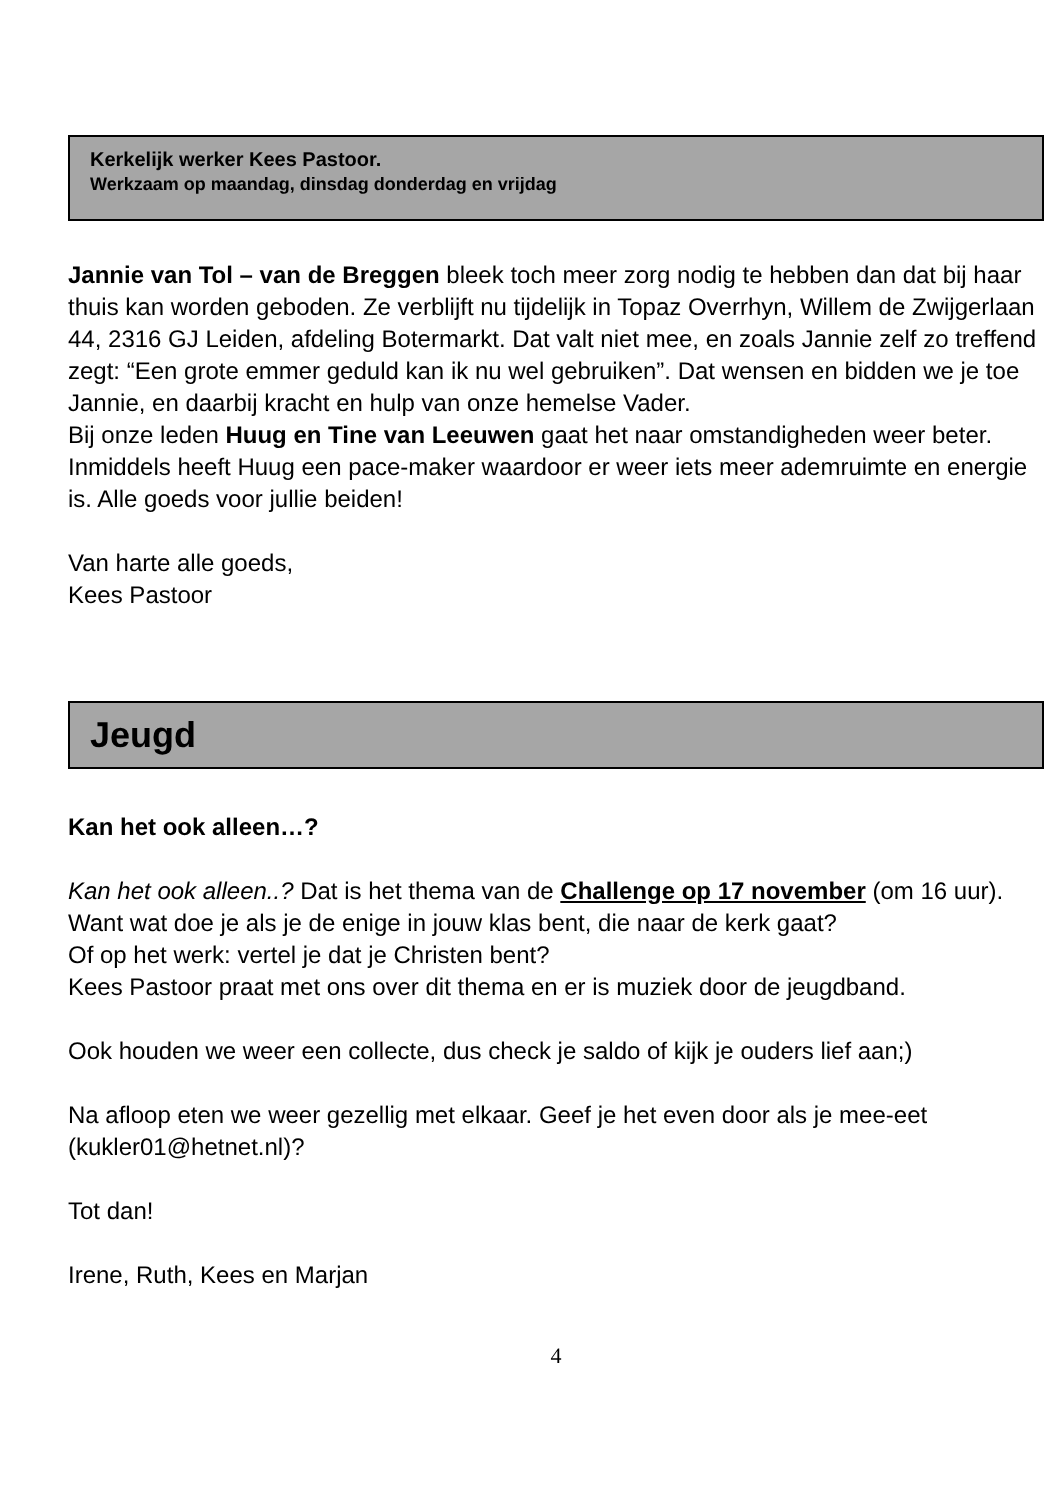Kerkelijk werker Kees Pastoor.
Werkzaam op maandag, dinsdag donderdag en vrijdag
Jannie van Tol – van de Breggen bleek toch meer zorg nodig te hebben dan dat bij haar thuis kan worden geboden. Ze verblijft nu tijdelijk in Topaz Overrhyn, Willem de Zwijgerlaan 44, 2316 GJ Leiden, afdeling Botermarkt. Dat valt niet mee, en zoals Jannie zelf zo treffend zegt: “Een grote emmer geduld kan ik nu wel gebruiken”. Dat wensen en bidden we je toe Jannie, en daarbij kracht en hulp van onze hemelse Vader.
Bij onze leden Huug en Tine van Leeuwen gaat het naar omstandigheden weer beter. Inmiddels heeft Huug een pace-maker waardoor er weer iets meer ademruimte en energie is. Alle goeds voor jullie beiden!
Van harte alle goeds,
Kees Pastoor
Jeugd
Kan het ook alleen…?
Kan het ook alleen..? Dat is het thema van de Challenge op 17 november (om 16 uur).
Want wat doe je als je de enige in jouw klas bent, die naar de kerk gaat?
Of op het werk: vertel je dat je Christen bent?
Kees Pastoor praat met ons over dit thema en er is muziek door de jeugdband.
Ook houden we weer een collecte, dus check je saldo of kijk je ouders lief aan;)
Na afloop eten we weer gezellig met elkaar. Geef je het even door als je mee-eet (kukler01@hetnet.nl)?
Tot dan!
Irene, Ruth, Kees en Marjan
4